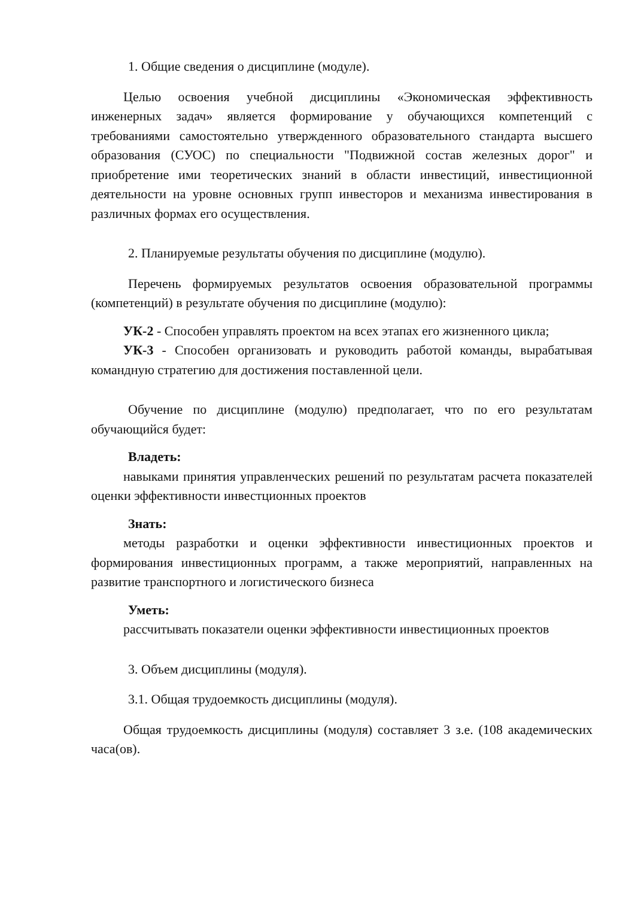1. Общие сведения о дисциплине (модуле).
Целью освоения учебной дисциплины «Экономическая эффективность инженерных задач» является формирование у обучающихся компетенций с требованиями самостоятельно утвержденного образовательного стандарта высшего образования (СУОС) по специальности "Подвижной состав железных дорог" и приобретение ими теоретических знаний в области инвестиций, инвестиционной деятельности на уровне основных групп инвесторов и механизма инвестирования в различных формах его осуществления.
2. Планируемые результаты обучения по дисциплине (модулю).
Перечень формируемых результатов освоения образовательной программы (компетенций) в результате обучения по дисциплине (модулю):
УК-2 - Способен управлять проектом на всех этапах его жизненного цикла;
УК-3 - Способен организовать и руководить работой команды, вырабатывая командную стратегию для достижения поставленной цели.
Обучение по дисциплине (модулю) предполагает, что по его результатам обучающийся будет:
Владеть:
навыками принятия управленческих решений по результатам расчета показателей оценки эффективности инвестционных проектов
Знать:
методы разработки и оценки эффективности инвестиционных проектов и формирования инвестиционных программ, а также мероприятий, направленных на развитие транспортного и логистического бизнеса
Уметь:
рассчитывать показатели оценки эффективности инвестиционных проектов
3. Объем дисциплины (модуля).
3.1. Общая трудоемкость дисциплины (модуля).
Общая трудоемкость дисциплины (модуля) составляет 3 з.е. (108 академических часа(ов).